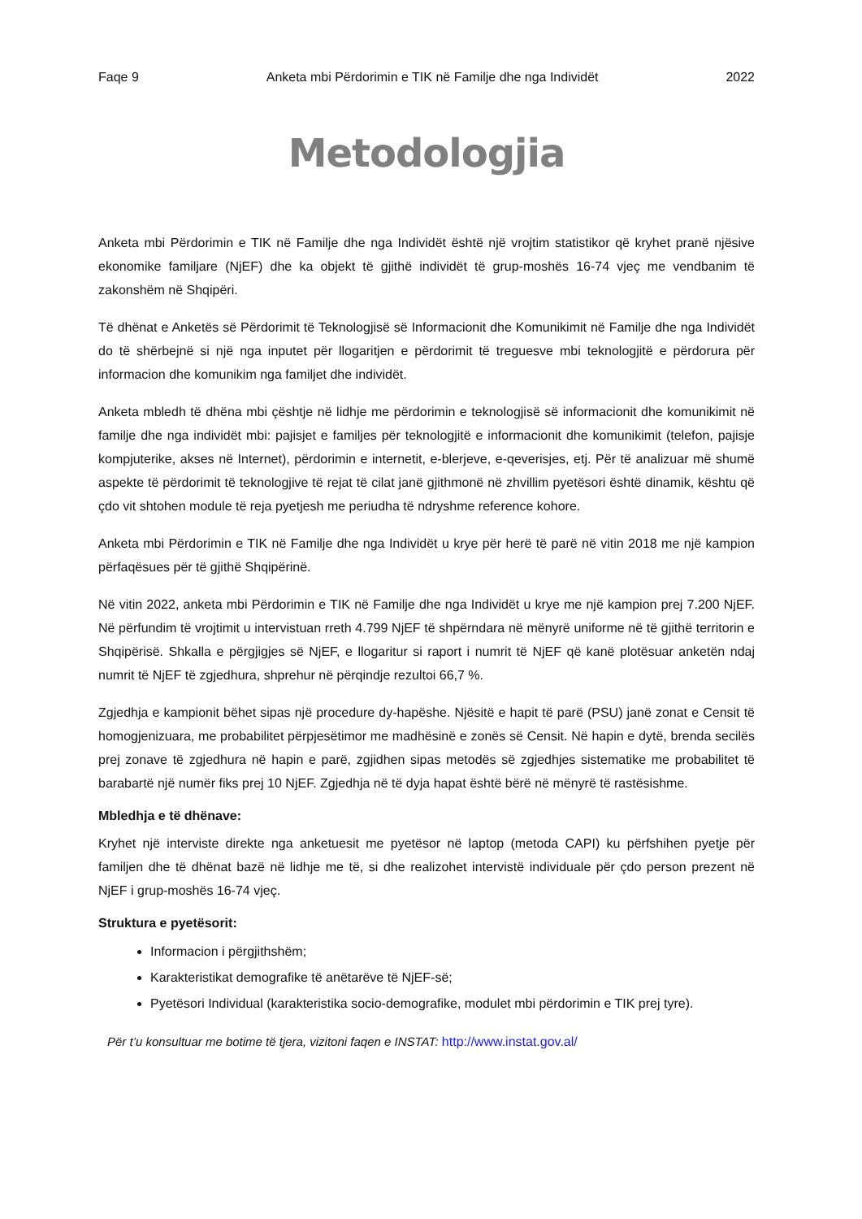Faqe 9 Anketa mbi Përdorimin e TIK në Familje dhe nga Individët 2022
Metodologjia
Anketa mbi Përdorimin e TIK në Familje dhe nga Individët është një vrojtim statistikor që kryhet pranë njësive ekonomike familjare (NjEF) dhe ka objekt të gjithë individët të grup-moshës 16-74 vjeç me vendbanim të zakonshëm në Shqipëri.
Të dhënat e Anketës së Përdorimit të Teknologjisë së Informacionit dhe Komunikimit në Familje dhe nga Individët do të shërbejnë si një nga inputet për llogaritjen e përdorimit të treguesve mbi teknologjitë e përdorura për informacion dhe komunikim nga familjet dhe individët.
Anketa mbledh të dhëna mbi çështje në lidhje me përdorimin e teknologjisë së informacionit dhe komunikimit në familje dhe nga individët mbi: pajisjet e familjes për teknologjitë e informacionit dhe komunikimit (telefon, pajisje kompjuterike, akses në Internet), përdorimin e internetit, e-blerjeve, e-qeverisjes, etj. Për të analizuar më shumë aspekte të përdorimit të teknologjive të rejat të cilat janë gjithmonë në zhvillim pyetësori është dinamik, kështu që çdo vit shtohen module të reja pyetjesh me periudha të ndryshme reference kohore.
Anketa mbi Përdorimin e TIK në Familje dhe nga Individët u krye për herë të parë në vitin 2018 me një kampion përfaqësues për të gjithë Shqipërinë.
Në vitin 2022, anketa mbi Përdorimin e TIK në Familje dhe nga Individët u krye me një kampion prej 7.200 NjEF. Në përfundim të vrojtimit u intervistuan rreth 4.799 NjEF të shpërndara në mënyrë uniforme në të gjithë territorin e Shqipërisë. Shkalla e përgjigjes së NjEF, e llogaritur si raport i numrit të NjEF që kanë plotësuar anketën ndaj numrit të NjEF të zgjedhura, shprehur në përqindje rezultoi 66,7 %.
Zgjedhja e kampionit bëhet sipas një procedure dy-hapëshe. Njësitë e hapit të parë (PSU) janë zonat e Censit të homogjenizuara, me probabilitet përpjesëtimor me madhësinë e zonës së Censit. Në hapin e dytë, brenda secilës prej zonave të zgjedhura në hapin e parë, zgjidhen sipas metodës së zgjedhjes sistematike me probabilitet të barabartë një numër fiks prej 10 NjEF. Zgjedhja në të dyja hapat është bërë në mënyrë të rastësishme.
Mbledhja e të dhënave:
Kryhet një interviste direkte nga anketuesit me pyetësor në laptop (metoda CAPI) ku përfshihen pyetje për familjen dhe të dhënat bazë në lidhje me të, si dhe realizohet intervistë individuale për çdo person prezent në NjEF i grup-moshës 16-74 vjeç.
Struktura e pyetësorit:
Informacion i përgjithshëm;
Karakteristikat demografike të anëtarëve të NjEF-së;
Pyetësori Individual (karakteristika socio-demografike, modulet mbi përdorimin e TIK prej tyre).
Për t’u konsultuar me botime të tjera, vizitoni faqen e INSTAT: http://www.instat.gov.al/